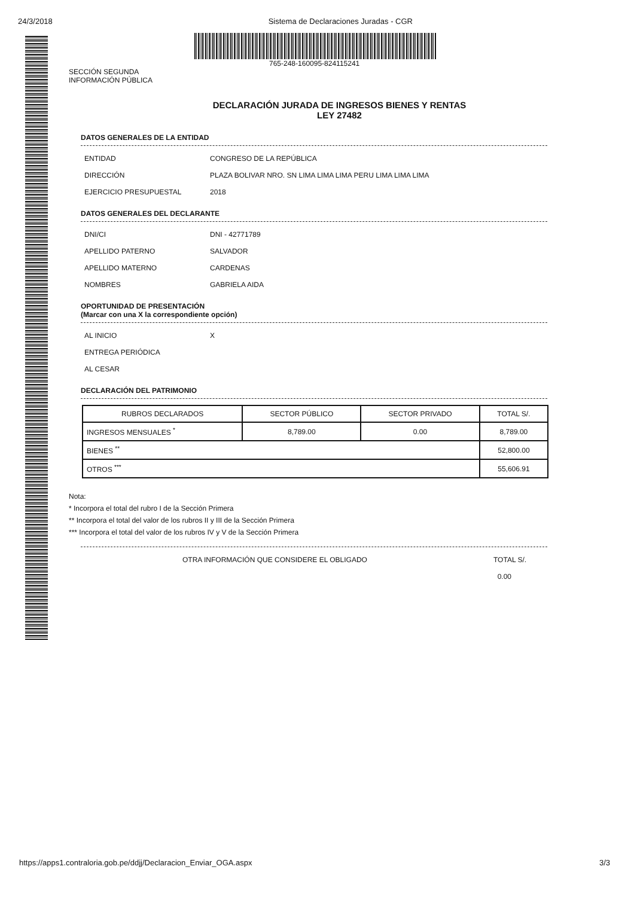24/3/2018 Sistema de Declaraciones Juradas - CGR
765-248-160095-824115241
SECCIÓN SEGUNDA
INFORMACIÓN PÚBLICA
DECLARACIÓN JURADA DE INGRESOS BIENES Y RENTAS
LEY 27482
DATOS GENERALES DE LA ENTIDAD
ENTIDAD CONGRESO DE LA REPÚBLICA
DIRECCIÓN PLAZA BOLIVAR NRO. SN LIMA LIMA LIMA PERU LIMA LIMA LIMA
EJERCICIO PRESUPUESTAL 2018
DATOS GENERALES DEL DECLARANTE
DNI/CI DNI - 42771789
APELLIDO PATERNO SALVADOR
APELLIDO MATERNO CARDENAS
NOMBRES GABRIELA AIDA
OPORTUNIDAD DE PRESENTACIÓN
(Marcar con una X la correspondiente opción)
AL INICIO X
ENTREGA PERIÓDICA
AL CESAR
DECLARACIÓN DEL PATRIMONIO
| RUBROS DECLARADOS | SECTOR PÚBLICO | SECTOR PRIVADO | TOTAL S/. |
| --- | --- | --- | --- |
| INGRESOS MENSUALES <sup>*</sup> | 8,789.00 | 0.00 | 8,789.00 |
| BIENES <sup>**</sup> | | | 52,800.00 |
| OTROS <sup>***</sup> | | | 55,606.91 |
Nota:
* Incorpora el total del rubro I de la Sección Primera
** Incorpora el total del valor de los rubros II y III de la Sección Primera
*** Incorpora el total del valor de los rubros IV y V de la Sección Primera
OTRA INFORMACIÓN QUE CONSIDERE EL OBLIGADO TOTAL S/.
0.00
https://apps1.contraloria.gob.pe/ddjj/Declaracion_Enviar_OGA.aspx 3/3